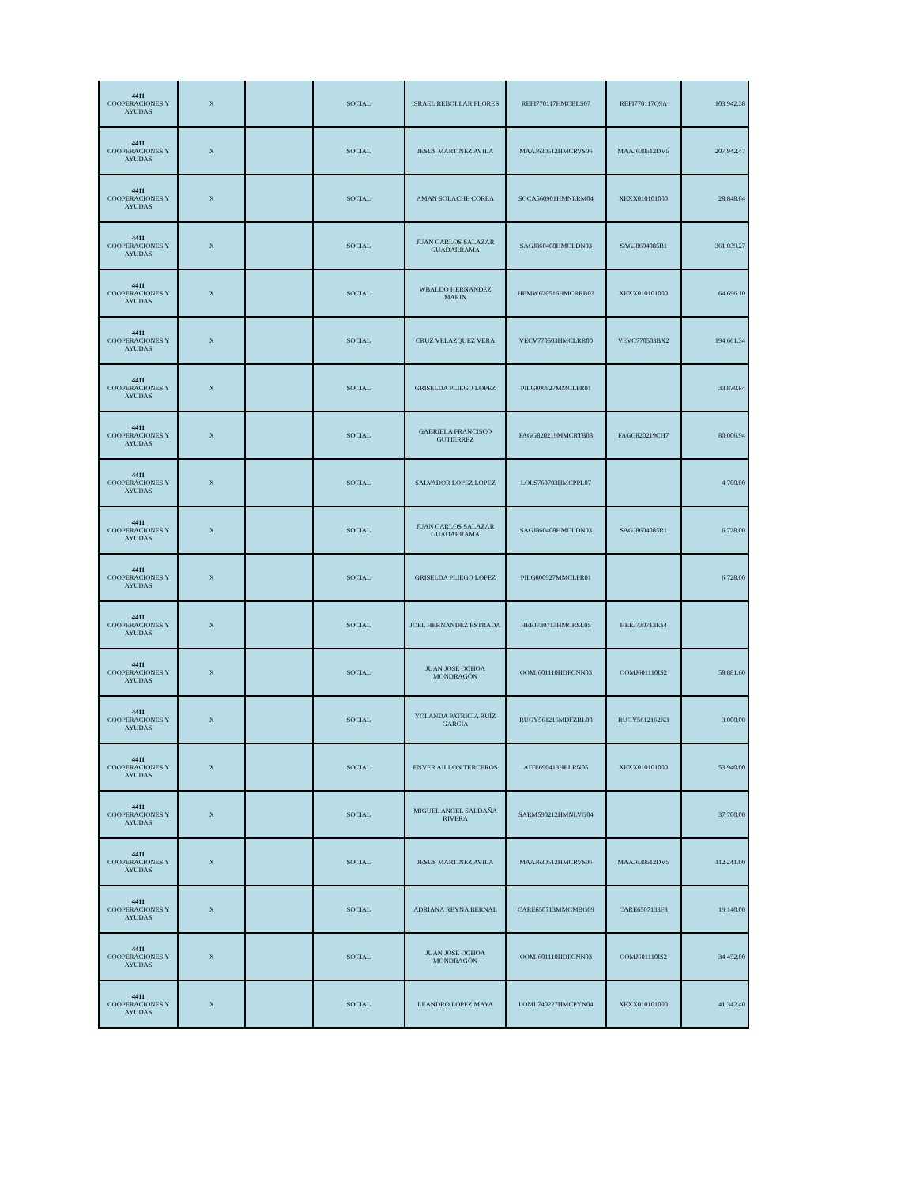| 4411 COOPERACIONES Y AYUDAS | X | | SOCIAL | ISRAEL REBOLLAR FLORES | REFI770117HMCBLS07 | REFI770117Q9A | 103,942.38 |
| 4411 COOPERACIONES Y AYUDAS | X | | SOCIAL | JESUS MARTINEZ AVILA | MAAJ630512HMCRVS06 | MAAJ630512DV5 | 207,942.47 |
| 4411 COOPERACIONES Y AYUDAS | X | | SOCIAL | AMAN SOLACHE COREA | SOCA560901HMNLRM04 | XEXX010101000 | 28,848.04 |
| 4411 COOPERACIONES Y AYUDAS | X | | SOCIAL | JUAN CARLOS SALAZAR GUADARRAMA | SAGJ860408HMCLDN03 | SAGJ8604085R1 | 361,039.27 |
| 4411 COOPERACIONES Y AYUDAS | X | | SOCIAL | WBALDO HERNANDEZ MARIN | HEMW620516HMCRRB03 | XEXX010101000 | 64,696.10 |
| 4411 COOPERACIONES Y AYUDAS | X | | SOCIAL | CRUZ VELAZQUEZ VERA | VECV770503HMCLRR00 | VEVC770503BX2 | 194,661.34 |
| 4411 COOPERACIONES Y AYUDAS | X | | SOCIAL | GRISELDA PLIEGO LOPEZ | PILG800927MMCLPR01 | | 33,870.84 |
| 4411 COOPERACIONES Y AYUDAS | X | | SOCIAL | GABRIELA FRANCISCO GUTIERREZ | FAGG820219MMCRTB08 | FAGG820219CH7 | 80,006.94 |
| 4411 COOPERACIONES Y AYUDAS | X | | SOCIAL | SALVADOR LOPEZ LOPEZ | LOLS760703HMCPPL07 | | 4,700.00 |
| 4411 COOPERACIONES Y AYUDAS | X | | SOCIAL | JUAN CARLOS SALAZAR GUADARRAMA | SAGJ860408HMCLDN03 | SAGJ8604085R1 | 6,728.00 |
| 4411 COOPERACIONES Y AYUDAS | X | | SOCIAL | GRISELDA PLIEGO LOPEZ | PILG800927MMCLPR01 | | 6,728.00 |
| 4411 COOPERACIONES Y AYUDAS | X | | SOCIAL | JOEL HERNANDEZ ESTRADA | HEEJ730713HMCRSL05 | HEEJ730713E54 | |
| 4411 COOPERACIONES Y AYUDAS | X | | SOCIAL | JUAN JOSE OCHOA MONDRAGÓN | OOMJ601110HDFCNN03 | OOMJ601110IS2 | 58,881.60 |
| 4411 COOPERACIONES Y AYUDAS | X | | SOCIAL | YOLANDA PATRICIA RUÍZ GARCÍA | RUGY561216MDFZRL00 | RUGY5612162K3 | 3,000.00 |
| 4411 COOPERACIONES Y AYUDAS | X | | SOCIAL | ENVER AILLON TERCEROS | AITE690413HELRN05 | XEXX010101000 | 53,940.00 |
| 4411 COOPERACIONES Y AYUDAS | X | | SOCIAL | MIGUEL ANGEL SALDAÑA RIVERA | SARM590212HMNLVG04 | | 37,700.00 |
| 4411 COOPERACIONES Y AYUDAS | X | | SOCIAL | JESUS MARTINEZ AVILA | MAAJ630512HMCRVS06 | MAAJ630512DV5 | 112,241.00 |
| 4411 COOPERACIONES Y AYUDAS | X | | SOCIAL | ADRIANA REYNA BERNAL | CARE650713MMCMBG09 | CARE6507133F8 | 19,140.00 |
| 4411 COOPERACIONES Y AYUDAS | X | | SOCIAL | JUAN JOSE OCHOA MONDRAGÓN | OOMJ601110HDFCNN03 | OOMJ601110IS2 | 34,452.00 |
| 4411 COOPERACIONES Y AYUDAS | X | | SOCIAL | LEANDRO LOPEZ MAYA | LOML740227HMCPYN04 | XEXX010101000 | 41,342.40 |